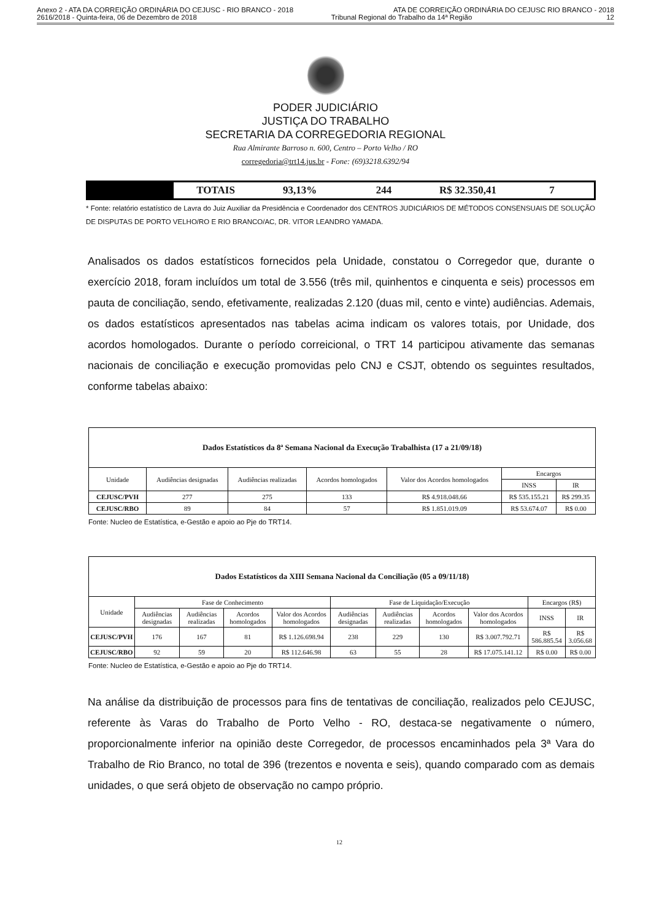Anexo 2 - ATA DA CORREIÇÃO ORDINÁRIA DO CEJUSC - RIO BRANCO - 2018 ATA DE CORREIÇÃO ORDINÁRIA DO CEJUSC RIO BRANCO - 2018
2616/2018 - Quinta-feira, 06 de Dezembro de 2018 Tribunal Regional do Trabalho da 14ª Região 12
PODER JUDICIÁRIO
JUSTIÇA DO TRABALHO
SECRETARIA DA CORREGEDORIA REGIONAL
Rua Almirante Barroso n. 600, Centro – Porto Velho / RO
corregedoria@trt14.jus.br - Fone: (69)3218.6392/94
TOTAIS 93,13% 244 R$ 32.350,41 7
* Fonte: relatório estatístico de Lavra do Juiz Auxiliar da Presidência e Coordenador dos CENTROS JUDICIÁRIOS DE MÉTODOS CONSENSUAIS DE SOLUÇÃO DE DISPUTAS DE PORTO VELHO/RO E RIO BRANCO/AC, DR. VITOR LEANDRO YAMADA.
Analisados os dados estatísticos fornecidos pela Unidade, constatou o Corregedor que, durante o exercício 2018, foram incluídos um total de 3.556 (três mil, quinhentos e cinquenta e seis) processos em pauta de conciliação, sendo, efetivamente, realizadas 2.120 (duas mil, cento e vinte) audiências. Ademais, os dados estatísticos apresentados nas tabelas acima indicam os valores totais, por Unidade, dos acordos homologados. Durante o período correicional, o TRT 14 participou ativamente das semanas nacionais de conciliação e execução promovidas pelo CNJ e CSJT, obtendo os seguintes resultados, conforme tabelas abaixo:
| Dados Estatísticos da 8ª Semana Nacional da Execução Trabalhista (17 a 21/09/18) | | | | | | |
| --- | --- | --- | --- | --- | --- | --- |
| Unidade | Audiências designadas | Audiências realizadas | Acordos homologados | Valor dos Acordos homologados | Encargos | |
| | | | | | INSS | IR |
| CEJUSC/PVH | 277 | 275 | 133 | R$ 4.918.048.66 | R$ 535.155.21 | R$ 299.35 |
| CEJUSC/RBO | 89 | 84 | 57 | R$ 1.851.019.09 | R$ 53.674.07 | R$ 0.00 |
Fonte: Nucleo de Estatística, e-Gestão e apoio ao Pje do TRT14.
| Dados Estatísticos da XIII Semana Nacional da Conciliação (05 a 09/11/18) | | | | | | | | | | |
| --- | --- | --- | --- | --- | --- | --- | --- | --- | --- | --- |
| Unidade | Fase de Conhecimento | | | | Fase de Liquidação/Execução | | | | Encargos (R$) | |
| | Audiências designadas | Audiências realizadas | Acordos homologados | Valor dos Acordos homologados | Audiências designadas | Audiências realizadas | Acordos homologados | Valor dos Acordos homologados | INSS | IR |
| CEJUSC/PVH | 176 | 167 | 81 | R$ 1.126.698.94 | 238 | 229 | 130 | R$ 3.007.792.71 | R$ 586.885.54 | R$ 3.056.68 |
| CEJUSC/RBO | 92 | 59 | 20 | R$ 112.646.98 | 63 | 55 | 28 | R$ 17.075.141.12 | R$ 0.00 | R$ 0.00 |
Fonte: Nucleo de Estatística, e-Gestão e apoio ao Pje do TRT14.
Na análise da distribuição de processos para fins de tentativas de conciliação, realizados pelo CEJUSC, referente às Varas do Trabalho de Porto Velho - RO, destaca-se negativamente o número, proporcionalmente inferior na opinião deste Corregedor, de processos encaminhados pela 3ª Vara do Trabalho de Rio Branco, no total de 396 (trezentos e noventa e seis), quando comparado com as demais unidades, o que será objeto de observação no campo próprio.
12